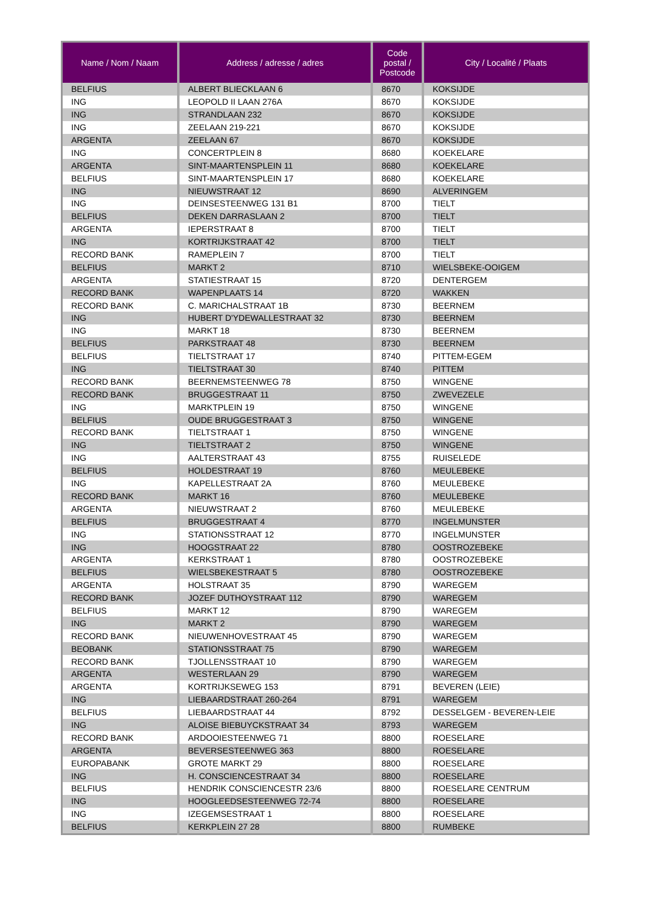| Name / Nom / Naam | Address / adresse / adres | Code postal / Postcode | City / Localité / Plaats |
| --- | --- | --- | --- |
| BELFIUS | ALBERT BLIECKLAAN 6 | 8670 | KOKSIJDE |
| ING | LEOPOLD II LAAN 276A | 8670 | KOKSIJDE |
| ING | STRANDLAAN 232 | 8670 | KOKSIJDE |
| ING | ZEELAAN 219-221 | 8670 | KOKSIJDE |
| ARGENTA | ZEELAAN 67 | 8670 | KOKSIJDE |
| ING | CONCERTPLEIN 8 | 8680 | KOEKELARE |
| ARGENTA | SINT-MAARTENSPLEIN 11 | 8680 | KOEKELARE |
| BELFIUS | SINT-MAARTENSPLEIN 17 | 8680 | KOEKELARE |
| ING | NIEUWSTRAAT 12 | 8690 | ALVERINGEM |
| ING | DEINSESTEENWEG 131 B1 | 8700 | TIELT |
| BELFIUS | DEKEN DARRASLAAN 2 | 8700 | TIELT |
| ARGENTA | IEPERSTRAAT 8 | 8700 | TIELT |
| ING | KORTRIJKSTRAAT 42 | 8700 | TIELT |
| RECORD BANK | RAMEPLEIN 7 | 8700 | TIELT |
| BELFIUS | MARKT 2 | 8710 | WIELSBEKE-OOIGEM |
| ARGENTA | STATIESTRAAT 15 | 8720 | DENTERGEM |
| RECORD BANK | WAPENPLAATS 14 | 8720 | WAKKEN |
| RECORD BANK | C. MARICHALSTRAAT 1B | 8730 | BEERNEM |
| ING | HUBERT D'YDEWALLESTRAAT 32 | 8730 | BEERNEM |
| ING | MARKT 18 | 8730 | BEERNEM |
| BELFIUS | PARKSTRAAT 48 | 8730 | BEERNEM |
| BELFIUS | TIELTSTRAAT 17 | 8740 | PITTEM-EGEM |
| ING | TIELTSTRAAT 30 | 8740 | PITTEM |
| RECORD BANK | BEERNEMSTEENWEG 78 | 8750 | WINGENE |
| RECORD BANK | BRUGGESTRAAT 11 | 8750 | ZWEVEZELE |
| ING | MARKTPLEIN 19 | 8750 | WINGENE |
| BELFIUS | OUDE BRUGGESTRAAT 3 | 8750 | WINGENE |
| RECORD BANK | TIELTSTRAAT 1 | 8750 | WINGENE |
| ING | TIELTSTRAAT 2 | 8750 | WINGENE |
| ING | AALTERSTRAAT 43 | 8755 | RUISELEDE |
| BELFIUS | HOLDESTRAAT 19 | 8760 | MEULEBEKE |
| ING | KAPELLESTRAAT 2A | 8760 | MEULEBEKE |
| RECORD BANK | MARKT 16 | 8760 | MEULEBEKE |
| ARGENTA | NIEUWSTRAAT 2 | 8760 | MEULEBEKE |
| BELFIUS | BRUGGESTRAAT 4 | 8770 | INGELMUNSTER |
| ING | STATIONSSTRAAT 12 | 8770 | INGELMUNSTER |
| ING | HOOGSTRAAT 22 | 8780 | OOSTROZEBEKE |
| ARGENTA | KERKSTRAAT 1 | 8780 | OOSTROZEBEKE |
| BELFIUS | WIELSBEKESTRAAT 5 | 8780 | OOSTROZEBEKE |
| ARGENTA | HOLSTRAAT 35 | 8790 | WAREGEM |
| RECORD BANK | JOZEF DUTHOYSTRAAT 112 | 8790 | WAREGEM |
| BELFIUS | MARKT 12 | 8790 | WAREGEM |
| ING | MARKT 2 | 8790 | WAREGEM |
| RECORD BANK | NIEUWENHOVESTRAAT 45 | 8790 | WAREGEM |
| BEOBANK | STATIONSSTRAAT 75 | 8790 | WAREGEM |
| RECORD BANK | TJOLLENSSTRAAT 10 | 8790 | WAREGEM |
| ARGENTA | WESTERLAAN 29 | 8790 | WAREGEM |
| ARGENTA | KORTRIJKSEWEG 153 | 8791 | BEVEREN (LEIE) |
| ING | LIEBAARDSTRAAT 260-264 | 8791 | WAREGEM |
| BELFIUS | LIEBAARDSTRAAT 44 | 8792 | DESSELGEM - BEVEREN-LEIE |
| ING | ALOISE BIEBUYCKSTRAAT 34 | 8793 | WAREGEM |
| RECORD BANK | ARDOOIESTEENWEG 71 | 8800 | ROESELARE |
| ARGENTA | BEVERSESTEENWEG 363 | 8800 | ROESELARE |
| EUROPABANK | GROTE MARKT 29 | 8800 | ROESELARE |
| ING | H. CONSCIENCESTRAAT 34 | 8800 | ROESELARE |
| BELFIUS | HENDRIK CONSCIENCESTR 23/6 | 8800 | ROESELARE CENTRUM |
| ING | HOOGLEEDSESTEENWEG 72-74 | 8800 | ROESELARE |
| ING | IZEGEMSESTRAAT 1 | 8800 | ROESELARE |
| BELFIUS | KERKPLEIN 27 28 | 8800 | RUMBEKE |